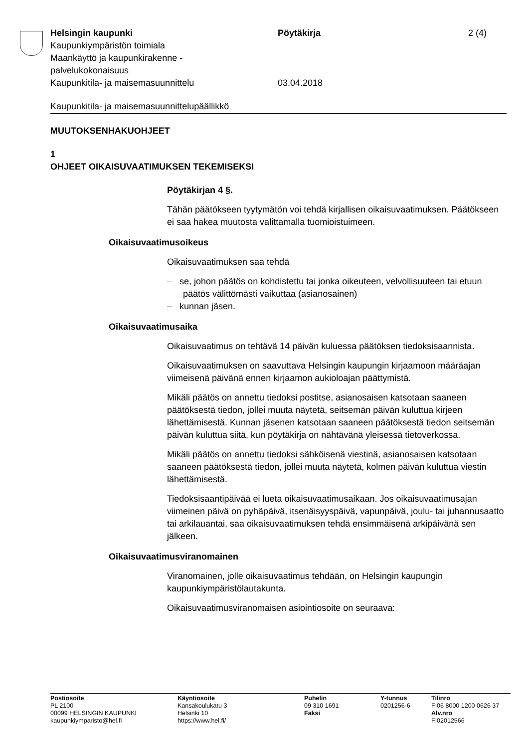Helsingin kaupunki Pöytäkirja 2 (4)
Kaupunkiympäristön toimiala
Maankäyttö ja kaupunkirakenne -
palvelukokonaisuus
Kaupunkitila- ja maisemasuunnittelu 03.04.2018
Kaupunkitila- ja maisemasuunnittelupäällikkö
MUUTOKSENHAKUOHJEET
1
OHJEET OIKAISUVAATIMUKSEN TEKEMISEKSI
Pöytäkirjan 4 §.
Tähän päätökseen tyytymätön voi tehdä kirjallisen oikaisuvaatimuksen. Päätökseen ei saa hakea muutosta valittamalla tuomioistuimeen.
Oikaisuvaatimusoikeus
Oikaisuvaatimuksen saa tehdä
– se, johon päätös on kohdistettu tai jonka oikeuteen, velvollisuuteen tai etuun päätös välittömästi vaikuttaa (asianosainen)
– kunnan jäsen.
Oikaisuvaatimusaika
Oikaisuvaatimus on tehtävä 14 päivän kuluessa päätöksen tiedoksi­saannista.
Oikaisuvaatimuksen on saavuttava Helsingin kaupungin kirjaamoon määräajan viimeisenä päivänä ennen kirjaamon aukioloajan päättymis­tä.
Mikäli päätös on annettu tiedoksi postitse, asianosaisen katsotaan saa­neen päätöksestä tiedon, jollei muuta näytetä, seitsemän päivän kulut­tua kirjeen lähettämisestä. Kunnan jäsenen katsotaan saaneen päätök­sestä tiedon seitsemän päivän kuluttua siitä, kun pöytäkirja on nähtävä­nä yleisessä tietoverkossa.
Mikäli päätös on annettu tiedoksi sähköisenä viestinä, asianosaisen katsotaan saaneen päätöksestä tiedon, jollei muuta näytetä, kolmen päivän kuluttua viestin lähettämisestä.
Tiedoksisaantipäivää ei lueta oikaisuvaatimusaikaan. Jos oikaisuvaati­musajan viimeinen päivä on pyhäpäivä, itsenäisyyspäivä, vapunpäivä, joulu- tai juhannusaatto tai arkilauantai, saa oikaisuvaatimuksen tehdä ensimmäisenä arkipäivänä sen jälkeen.
Oikaisuvaatimusviranomainen
Viranomainen, jolle oikaisuvaatimus tehdään, on Helsingin kaupungin kaupunkiympäristölautakunta.
Oikaisuvaatimusviranomaisen asiointiosoite on seuraava:
Postiosoite
PL 2100
00099 HELSINGIN KAUPUNKI
kaupunkiymparisto@hel.fi
Käyntiosoite
Kansakoulukatu 3
Helsinki 10
https://www.hel.fi/
Puhelin
09 310 1691
Faksi
Y-tunnus
0201256-6
Tilinro
FI06 8000 1200 0626 37
Alv.nro
FI02012566